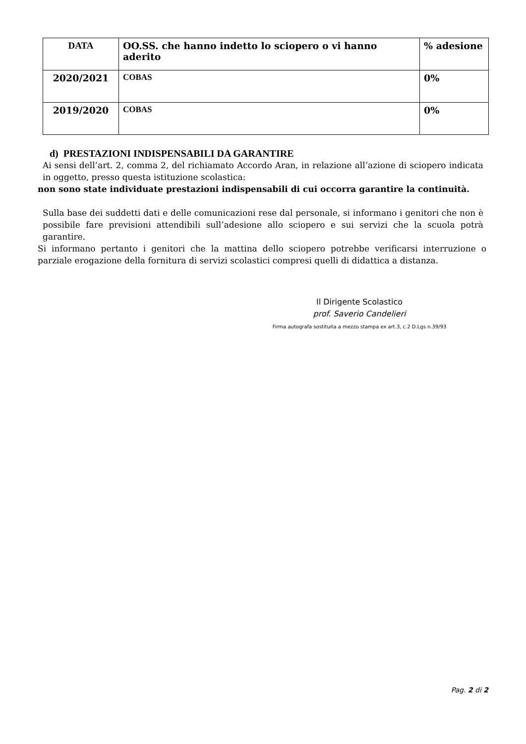| DATA | OO.SS. che hanno indetto lo sciopero o vi hanno aderito | % adesione |
| --- | --- | --- |
| 2020/2021 | COBAS | 0% |
| 2019/2020 | COBAS | 0% |
d) PRESTAZIONI INDISPENSABILI DA GARANTIRE
Ai sensi dell’art. 2, comma 2, del richiamato Accordo Aran, in relazione all’azione di sciopero indicata in oggetto, presso questa istituzione scolastica:
non sono state individuate prestazioni indispensabili di cui occorra garantire la continuità.
Sulla base dei suddetti dati e delle comunicazioni rese dal personale, si informano i genitori che non è possibile fare previsioni attendibili sull’adesione allo sciopero e sui servizi che la scuola potrà garantire.
Si informano pertanto i genitori che la mattina dello sciopero potrebbe verificarsi interruzione o parziale erogazione della fornitura di servizi scolastici compresi quelli di didattica a distanza.
Il Dirigente Scolastico
prof. Saverio Candelieri
Firma autografa sostituita a mezzo stampa ex art.3, c.2 D.Lgs n.39/93
Pag. 2 di 2